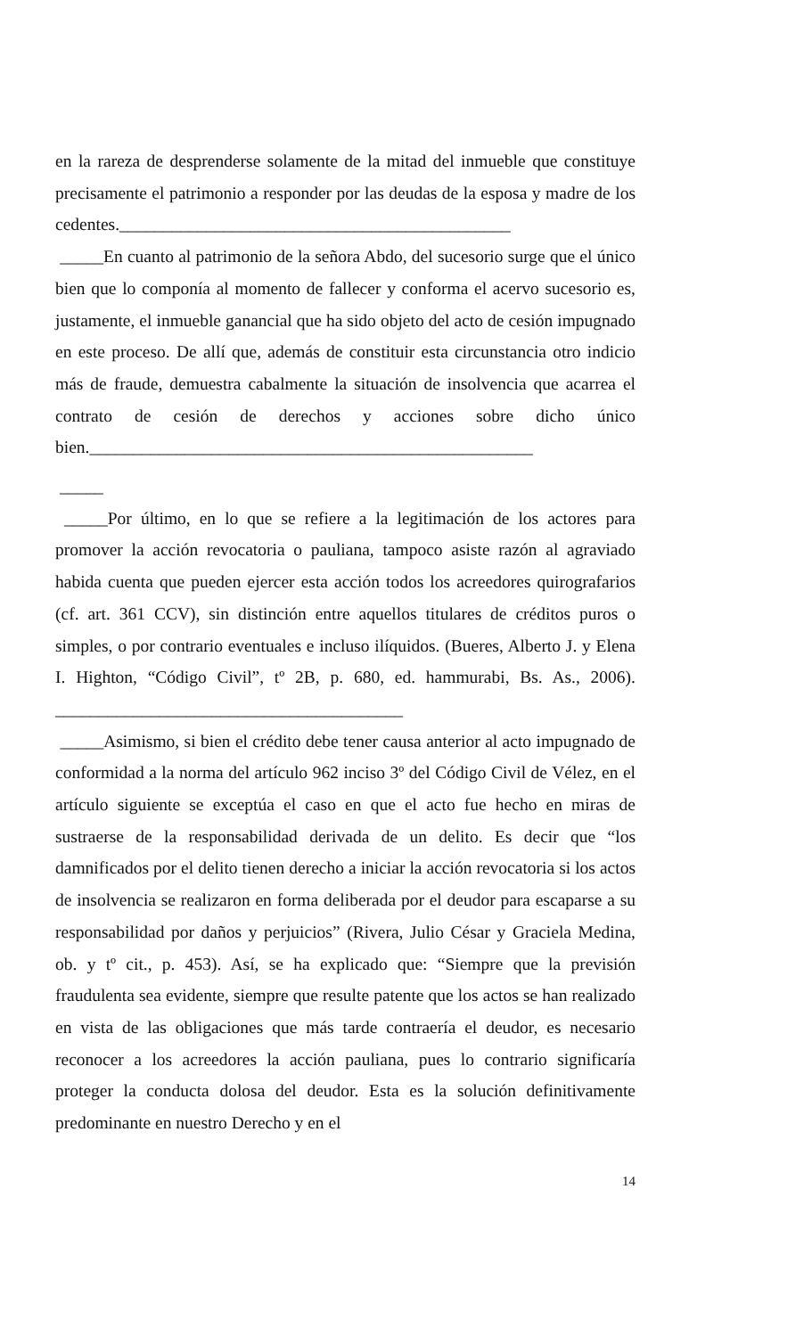en la rareza de desprenderse solamente de la mitad del inmueble que constituye precisamente el patrimonio a responder por las deudas de la esposa y madre de los cedentes._____________________________________________
_____En cuanto al patrimonio de la señora Abdo, del sucesorio surge que el único bien que lo componía al momento de fallecer y conforma el acervo sucesorio es, justamente, el inmueble ganancial que ha sido objeto del acto de cesión impugnado en este proceso. De allí que, además de constituir esta circunstancia otro indicio más de fraude, demuestra cabalmente la situación de insolvencia que acarrea el contrato de cesión de derechos y acciones sobre dicho único bien.___________________________________________________
_____
_____Por último, en lo que se refiere a la legitimación de los actores para promover la acción revocatoria o pauliana, tampoco asiste razón al agraviado habida cuenta que pueden ejercer esta acción todos los acreedores quirografarios (cf. art. 361 CCV), sin distinción entre aquellos titulares de créditos puros o simples, o por contrario eventuales e incluso ilíquidos. (Bueres, Alberto J. y Elena I. Highton, “Código Civil”, tº 2B, p. 680, ed. hammurabi, Bs. As., 2006). ________________________________________
_____Asimismo, si bien el crédito debe tener causa anterior al acto impugnado de conformidad a la norma del artículo 962 inciso 3º del Código Civil de Vélez, en el artículo siguiente se exceptúa el caso en que el acto fue hecho en miras de sustraerse de la responsabilidad derivada de un delito. Es decir que “los damnificados por el delito tienen derecho a iniciar la acción revocatoria si los actos de insolvencia se realizaron en forma deliberada por el deudor para escaparse a su responsabilidad por daños y perjuicios” (Rivera, Julio César y Graciela Medina, ob. y tº cit., p. 453). Así, se ha explicado que: “Siempre que la previsión fraudulenta sea evidente, siempre que resulte patente que los actos se han realizado en vista de las obligaciones que más tarde contraería el deudor, es necesario reconocer a los acreedores la acción pauliana, pues lo contrario significaría proteger la conducta dolosa del deudor. Esta es la solución definitivamente predominante en nuestro Derecho y en el
14